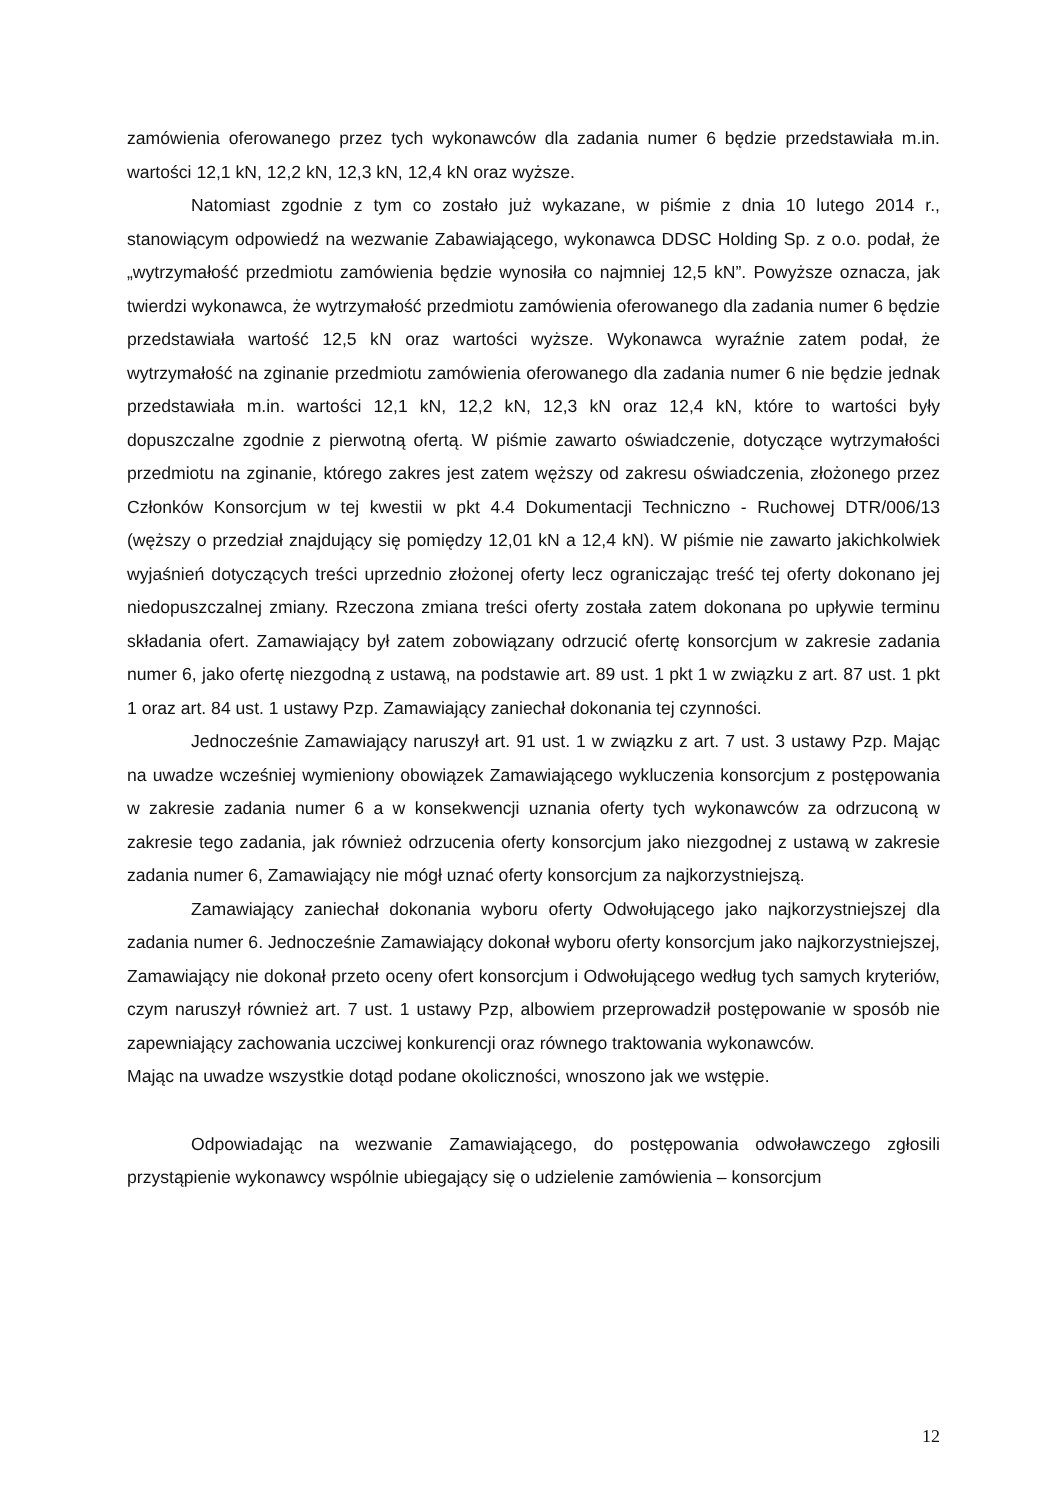zamówienia oferowanego przez tych wykonawców dla zadania numer 6 będzie przedstawiała m.in. wartości 12,1 kN, 12,2 kN, 12,3 kN, 12,4 kN oraz wyższe.
Natomiast zgodnie z tym co zostało już wykazane, w piśmie z dnia 10 lutego 2014 r., stanowiącym odpowiedź na wezwanie Zabawiającego, wykonawca DDSC Holding Sp. z o.o. podał, że „wytrzymałość przedmiotu zamówienia będzie wynosiła co najmniej 12,5 kN”. Powyższe oznacza, jak twierdzi wykonawca, że wytrzymałość przedmiotu zamówienia oferowanego dla zadania numer 6 będzie przedstawiała wartość 12,5 kN oraz wartości wyższe. Wykonawca wyraźnie zatem podał, że wytrzymałość na zginanie przedmiotu zamówienia oferowanego dla zadania numer 6 nie będzie jednak przedstawiała m.in. wartości 12,1 kN, 12,2 kN, 12,3 kN oraz 12,4 kN, które to wartości były dopuszczalne zgodnie z pierwotną ofertą. W piśmie zawarto oświadczenie, dotyczące wytrzymałości przedmiotu na zginanie, którego zakres jest zatem węższy od zakresu oświadczenia, złożonego przez Członków Konsorcjum w tej kwestii w pkt 4.4 Dokumentacji Techniczno - Ruchowej DTR/006/13 (węższy o przedział znajdujący się pomiędzy 12,01 kN a 12,4 kN). W piśmie nie zawarto jakichkolwiek wyjaśnień dotyczących treści uprzednio złożonej oferty lecz ograniczając treść tej oferty dokonano jej niedopuszczalnej zmiany. Rzeczona zmiana treści oferty została zatem dokonana po upływie terminu składania ofert. Zamawiający był zatem zobowiązany odrzucić ofertę konsorcjum w zakresie zadania numer 6, jako ofertę niezgodną z ustawą, na podstawie art. 89 ust. 1 pkt 1 w związku z art. 87 ust. 1 pkt 1 oraz art. 84 ust. 1 ustawy Pzp. Zamawiający zaniechał dokonania tej czynności.
Jednocześnie Zamawiający naruszył art. 91 ust. 1 w związku z art. 7 ust. 3 ustawy Pzp. Mając na uwadze wcześniej wymieniony obowiązek Zamawiającego wykluczenia konsorcjum z postępowania w zakresie zadania numer 6 a w konsekwencji uznania oferty tych wykonawców za odrzuconą w zakresie tego zadania, jak również odrzucenia oferty konsorcjum jako niezgodnej z ustawą w zakresie zadania numer 6, Zamawiający nie mógł uznać oferty konsorcjum za najkorzystniejszą.
Zamawiający zaniechał dokonania wyboru oferty Odwołującego jako najkorzystniejszej dla zadania numer 6. Jednocześnie Zamawiający dokonał wyboru oferty konsorcjum jako najkorzystniejszej, Zamawiający nie dokonał przeto oceny ofert konsorcjum i Odwołującego według tych samych kryteriów, czym naruszył również art. 7 ust. 1 ustawy Pzp, albowiem przeprowadził postępowanie w sposób nie zapewniający zachowania uczciwej konkurencji oraz równego traktowania wykonawców.
Mając na uwadze wszystkie dotąd podane okoliczności, wnoszono jak we wstępie.
Odpowiadając na wezwanie Zamawiającego, do postępowania odwoławczego zgłosili przystąpienie wykonawcy wspólnie ubiegający się o udzielenie zamówienia – konsorcjum
12